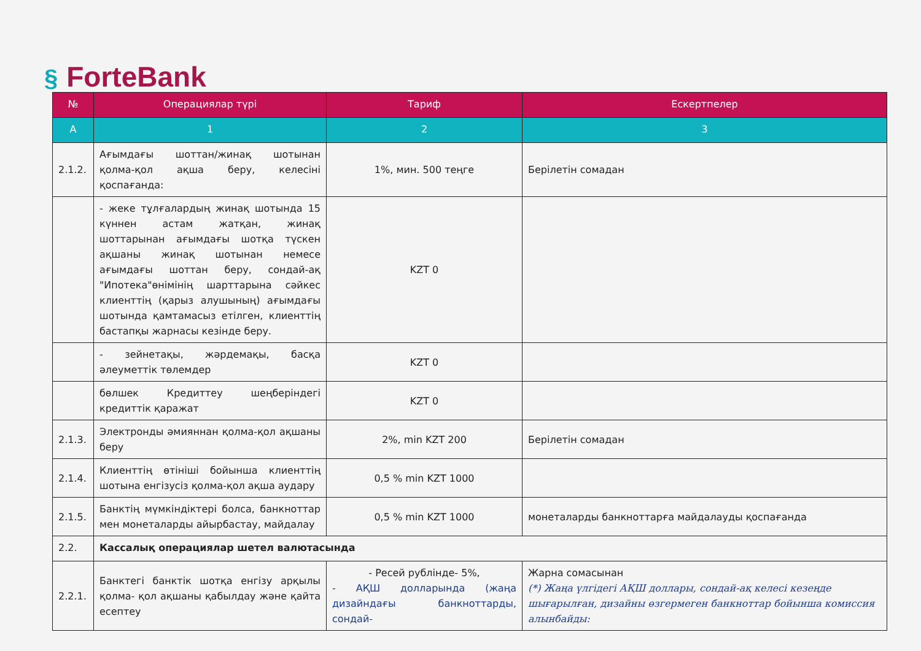§ ForteBank
| № | Операциялар түрі | Тариф | Ескертпелер |
| --- | --- | --- | --- |
| A | 1 | 2 | 3 |
| 2.1.2. | Ағымдағы шоттан/жинақ шотынан қолма-қол ақша беру, келесіні қоспағанда: | 1%, мин. 500 теңге | Берілетін сомадан |
| | - жеке тұлғалардың жинақ шотында 15 күннен астам жатқан, жинақ шоттарынан ағымдағы шотқа түскен ақшаны жинақ шотынан немесе ағымдағы шоттан беру, сондай-ақ "Ипотека"өнімінің шарттарына сәйкес клиенттің (қарыз алушының) ағымдағы шотында қамтамасыз етілген, клиенттің бастапқы жарнасы кезінде беру. | KZT 0 | |
| | - зейнетақы, жәрдемақы, басқа әлеуметтік төлемдер | KZT 0 | |
| | бөлшек Кредиттеу шеңберіндегі кредиттік қаражат | KZT 0 | |
| 2.1.3. | Электронды әмияннан қолма-қол ақшаны беру | 2%, min KZT 200 | Берілетін сомадан |
| 2.1.4. | Клиенттің өтініші бойынша клиенттің шотына енгізусіз қолма-қол ақша аудару | 0,5 % min KZT 1000 | |
| 2.1.5. | Банктің мүмкіндіктері болса, банкноттар мен монеталарды айырбастау, майдалау | 0,5 % min KZT 1000 | монеталарды банкноттарға майдалауды қоспағанда |
| 2.2. | Кассалық операциялар шетел валютасында | | |
| 2.2.1. | Банктегі банктік шотқа енгізу арқылы қолма- қол ақшаны қабылдау және қайта есептеу | - Ресей рублінде- 5%, - АҚШ долларында (жаңа дизайндағы банкноттарды, сондай- | Жарна сомасынан (*) Жаңа үлгідегі АҚШ доллары, сондай-ақ келесі кезеңде шығарылған, дизайны өзгермеген банкноттар бойынша комиссия алынбайды: |